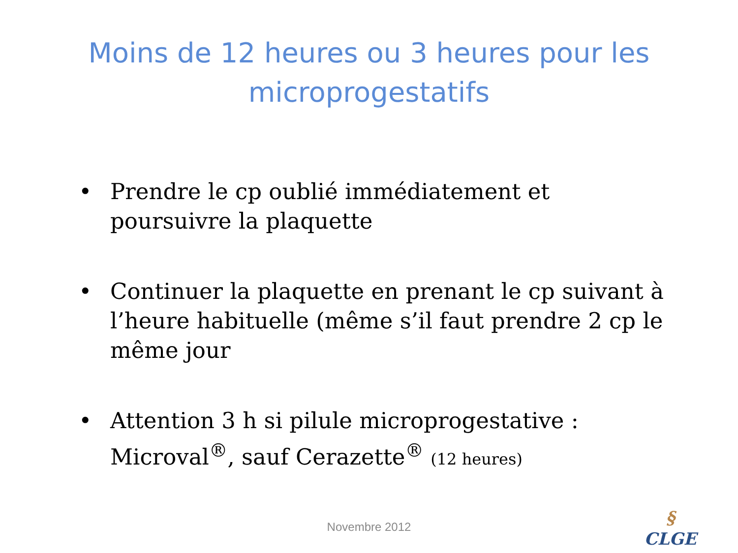Moins de 12 heures ou 3 heures pour les
microprogestatifs
• Prendre le cp oublié immédiatement et poursuivre la plaquette
• Continuer la plaquette en prenant le cp suivant à l’heure habituelle (même s’il faut prendre 2 cp le même jour
• Attention 3 h si pilule microprogestative : Microval<sup>®</sup>, sauf Cerazette<sup>®</sup> (12 heures)
Novembre 2012
§
CLGE